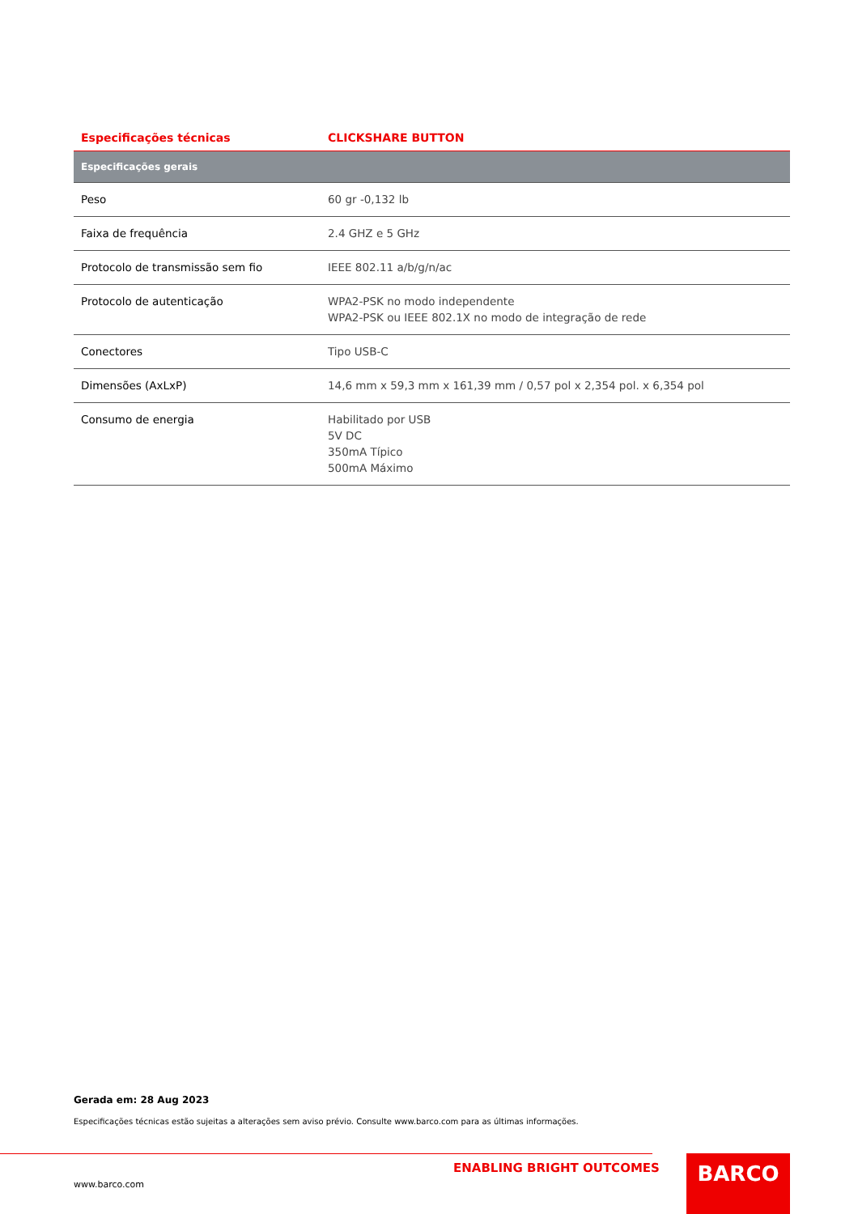| Especificações técnicas | CLICKSHARE BUTTON |
| --- | --- |
| Especificações gerais | |
| Peso | 60 gr -0,132 lb |
| Faixa de frequência | 2.4 GHZ e 5 GHz |
| Protocolo de transmissão sem fio | IEEE 802.11 a/b/g/n/ac |
| Protocolo de autenticação | WPA2-PSK no modo independente WPA2-PSK ou IEEE 802.1X no modo de integração de rede |
| Conectores | Tipo USB-C |
| Dimensões (AxLxP) | 14,6 mm x 59,3 mm x 161,39 mm / 0,57 pol x 2,354 pol. x 6,354 pol |
| Consumo de energia | Habilitado por USB 5V DC 350mA Típico 500mA Máximo |
Gerada em: 28 Aug 2023
Especificações técnicas estão sujeitas a alterações sem aviso prévio. Consulte www.barco.com para as últimas informações.
ENABLING BRIGHT OUTCOMES
www.barco.com
BARCO